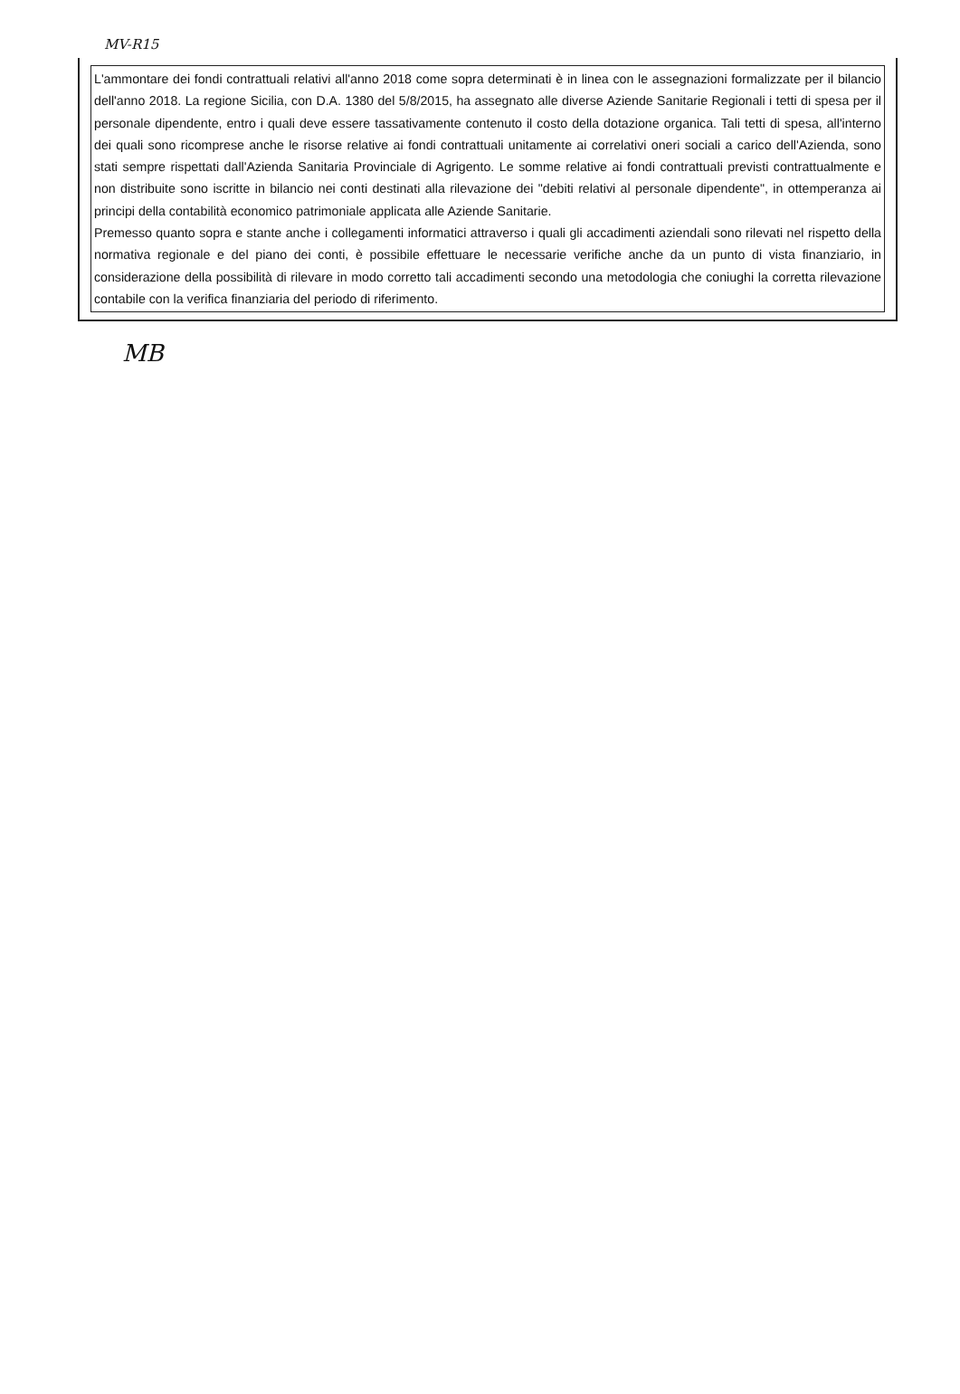MV-R15
L'ammontare dei fondi contrattuali relativi all'anno 2018 come sopra determinati è in linea con le assegnazioni formalizzate per il bilancio dell'anno 2018. La regione Sicilia, con D.A. 1380 del 5/8/2015, ha assegnato alle diverse Aziende Sanitarie Regionali i tetti di spesa per il personale dipendente, entro i quali deve essere tassativamente contenuto il costo della dotazione organica. Tali tetti di spesa, all'interno dei quali sono ricomprese anche le risorse relative ai fondi contrattuali unitamente ai correlativi oneri sociali a carico dell'Azienda, sono stati sempre rispettati dall'Azienda Sanitaria Provinciale di Agrigento. Le somme relative ai fondi contrattuali previsti contrattualmente e non distribuite sono iscritte in bilancio nei conti destinati alla rilevazione dei "debiti relativi al personale dipendente", in ottemperanza ai principi della contabilità economico patrimoniale applicata alle Aziende Sanitarie.
Premesso quanto sopra e stante anche i collegamenti informatici attraverso i quali gli accadimenti aziendali sono rilevati nel rispetto della normativa regionale e del piano dei conti, è possibile effettuare le necessarie verifiche anche da un punto di vista finanziario, in considerazione della possibilità di rilevare in modo corretto tali accadimenti secondo una metodologia che coniughi la corretta rilevazione contabile con la verifica finanziaria del periodo di riferimento.
MB